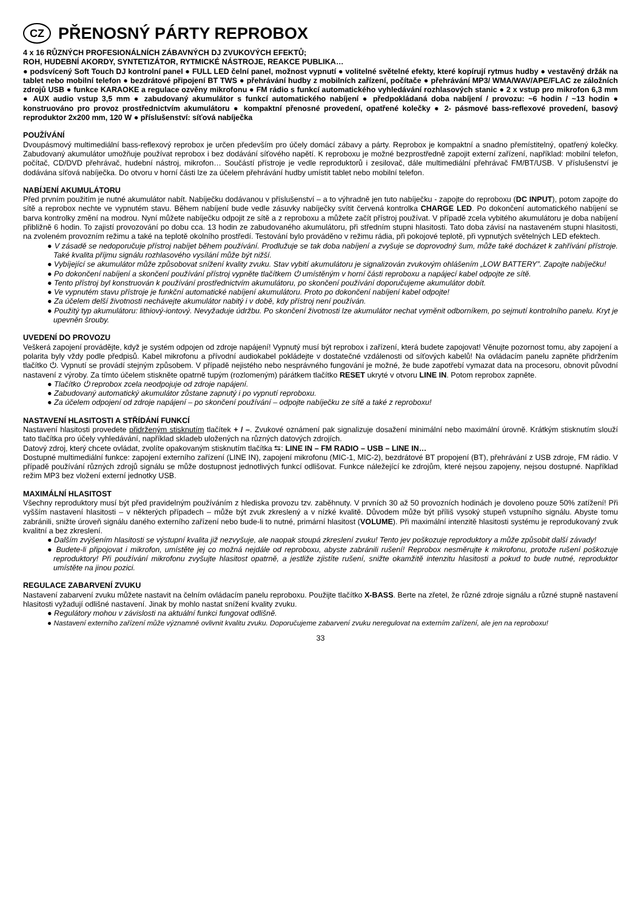CZ PŘENOSNÝ PÁRTY REPROBOX
4 x 16 RŮZNÝCH PROFESIONÁLNÍCH ZÁBAVNÝCH DJ ZVUKOVÝCH EFEKTŮ;
ROH, HUDEBNÍ AKORDY, SYNTETIZÁTOR, RYTMICKÉ NÁSTROJE, REAKCE PUBLIKA…
● podsvícený Soft Touch DJ kontrolní panel ● FULL LED čelní panel, možnost vypnutí ● volitelné světelné efekty, které kopírují rytmus hudby ● vestavěný držák na tablet nebo mobilní telefon ● bezdrátové připojení BT TWS ● přehrávání hudby z mobilních zařízení, počítače ● přehrávání MP3/ WMA/WAV/APE/FLAC ze záložních zdrojů USB ● funkce KARAOKE a regulace ozvěny mikrofonu ● FM rádio s funkcí automatického vyhledávání rozhlasových stanic ● 2 x vstup pro mikrofon 6,3 mm ● AUX audio vstup 3,5 mm ● zabudovaný akumulátor s funkcí automatického nabíjení ● předpokládaná doba nabíjení / provozu: ~6 hodin / ~13 hodin ● konstruováno pro provoz prostřednictvím akumulátoru ● kompaktní přenosné provedení, opatřené kolečky ● 2- pásmové bass-reflexové provedení, basový reproduktor 2x200 mm, 120 W ● příslušenství: síťová nabíječka
POUŽÍVÁNÍ
Dvoupásmový multimediální bass-reflexový reprobox je určen především pro účely domácí zábavy a párty. Reprobox je kompaktní a snadno přemístitelný, opatřený kolečky. Zabudovaný akumulátor umožňuje používat reprobox i bez dodávání síťového napětí. K reproboxu je možné bezprostředně zapojit externí zařízení, například: mobilní telefon, počítač, CD/DVD přehrávač, hudební nástroj, mikrofon… Součástí přístroje je vedle reproduktorů i zesilovač, dále multimediální přehrávač FM/BT/USB. V příslušenství je dodávána síťová nabíječka. Do otvoru v horní části lze za účelem přehrávání hudby umístit tablet nebo mobilní telefon.
NABÍJENÍ AKUMULÁTORU
Před prvním použitím je nutné akumulátor nabít. Nabíječku dodávanou v příslušenství – a to výhradně jen tuto nabíječku - zapojte do reproboxu (DC INPUT), potom zapojte do sítě a reprobox nechte ve vypnutém stavu. Během nabíjení bude vedle zásuvky nabíječky svítit červená kontrolka CHARGE LED. Po dokončení automatického nabíjení se barva kontrolky změní na modrou. Nyní můžete nabíječku odpojit ze sítě a z reproboxu a můžete začít přístroj používat. V případě zcela vybitého akumulátoru je doba nabíjení přibližně 6 hodin. To zajistí provozování po dobu cca. 13 hodin ze zabudovaného akumulátoru, při středním stupni hlasitosti. Tato doba závisí na nastaveném stupni hlasitosti, na zvoleném provozním režimu a také na teplotě okolního prostředí. Testování bylo prováděno v režimu rádia, při pokojové teplotě, při vypnutých světelných LED efektech.
● V zásadě se nedoporučuje přístroj nabíjet během používání. Prodlužuje se tak doba nabíjení a zvyšuje se doprovodný šum, může také docházet k zahřívání přístroje. Také kvalita příjmu signálu rozhlasového vysílání může být nižší.
● Vybíjející se akumulátor může způsobovat snížení kvality zvuku. Stav vybití akumulátoru je signalizován zvukovým ohlášením „LOW BATTERY”. Zapojte nabíječku!
● Po dokončení nabíjení a skončení používání přístroj vypněte tlačítkem ⏻ umístěným v horní části reproboxu a napájecí kabel odpojte ze sítě.
● Tento přístroj byl konstruován k používání prostřednictvím akumulátoru, po skončení používání doporučujeme akumulátor dobít.
● Ve vypnutém stavu přístroje je funkční automatické nabíjení akumulátoru. Proto po dokončení nabíjení kabel odpojte!
● Za účelem delší životnosti nechávejte akumulátor nabitý i v době, kdy přístroj není používán.
● Použitý typ akumulátoru: lithiový-iontový. Nevyžaduje údržbu. Po skončení životnosti lze akumulátor nechat vyměnit odborníkem, po sejmutí kontrolního panelu. Kryt je upevněn šrouby.
UVEDENÍ DO PROVOZU
Veškerá zapojení provádějte, když je systém odpojen od zdroje napájení! Vypnutý musí být reprobox i zařízení, která budete zapojovat! Věnujte pozornost tomu, aby zapojení a polarita byly vždy podle předpisů. Kabel mikrofonu a přívodní audiokabel pokládejte v dostatečné vzdálenosti od síťových kabelů! Na ovládacím panelu zapněte přidržením tlačítko ⏻. Vypnutí se provádí stejným způsobem. V případě nejistého nebo nesprávného fungování je možné, že bude zapotřebí vymazat data na procesoru, obnovit původní nastavení z výroby. Za tímto účelem stiskněte opatrně tupým (rozlomeným) párátkem tlačítko RESET ukryté v otvoru LINE IN. Potom reprobox zapněte.
● Tlačítko ⏻ reprobox zcela neodpojuje od zdroje napájení.
● Zabudovaný automatický akumulátor zůstane zapnutý i po vypnutí reproboxu.
● Za účelem odpojení od zdroje napájení – po skončení používání – odpojte nabíječku ze sítě a také z reproboxu!
NASTAVENÍ HLASITOSTI A STŘÍDÁNÍ FUNKCÍ
Nastavení hlasitosti provedete přidrženým stisknutím tlačítek + / –. Zvukové oznámení pak signalizuje dosažení minimální nebo maximální úrovně. Krátkým stisknutím slouží tato tlačítka pro účely vyhledávání, například skladeb uložených na různých datových zdrojích.
Datový zdroj, který chcete ovládat, zvolíte opakovaným stisknutím tlačítka ⇆: LINE IN – FM RADIO – USB – LINE IN…
Dostupné multimediální funkce: zapojení externího zařízení (LINE IN), zapojení mikrofonu (MIC-1, MIC-2), bezdrátové BT propojení (BT), přehrávání z USB zdroje, FM rádio. V případě používání různých zdrojů signálu se může dostupnost jednotlivých funkcí odlišovat. Funkce náležející ke zdrojům, které nejsou zapojeny, nejsou dostupné. Například režim MP3 bez vložení externí jednotky USB.
MAXIMÁLNÍ HLASITOST
Všechny reproduktory musí být před pravidelným používáním z hlediska provozu tzv. zaběhnuty. V prvních 30 až 50 provozních hodinách je dovoleno pouze 50% zatížení! Při vyšším nastavení hlasitosti – v některých případech – může být zvuk zkreslený a v nízké kvalitě. Důvodem může být příliš vysoký stupeň vstupního signálu. Abyste tomu zabránili, snižte úroveň signálu daného externího zařízení nebo bude-li to nutné, primární hlasitost (VOLUME). Při maximální intenzitě hlasitosti systému je reprodukovaný zvuk kvalitní a bez zkreslení.
● Dalším zvýšením hlasitosti se výstupní kvalita již nezvyšuje, ale naopak stoupá zkreslení zvuku! Tento jev poškozuje reproduktory a může způsobit další závady!
● Budete-li připojovat i mikrofon, umístěte jej co možná nejdále od reproboxu, abyste zabránili rušení! Reprobox nesměrujte k mikrofonu, protože rušení poškozuje reproduktory! Při používání mikrofonu zvyšujte hlasitost opatrně, a jestliže zjistíte rušení, snižte okamžitě intenzitu hlasitosti a pokud to bude nutné, reproduktor umístěte na jinou pozici.
REGULACE ZABARVENÍ ZVUKU
Nastavení zabarvení zvuku můžete nastavit na čelním ovládacím panelu reproboxu. Použijte tlačítko X-BASS. Berte na zřetel, že různé zdroje signálu a různé stupně nastavení hlasitosti vyžadují odlišné nastavení. Jinak by mohlo nastat snížení kvality zvuku.
● Regulátory mohou v závislosti na aktuální funkci fungovat odlišně.
● Nastavení externího zařízení může významně ovlivnit kvalitu zvuku. Doporučujeme zabarvení zvuku neregulovat na externím zařízení, ale jen na reproboxu!
33